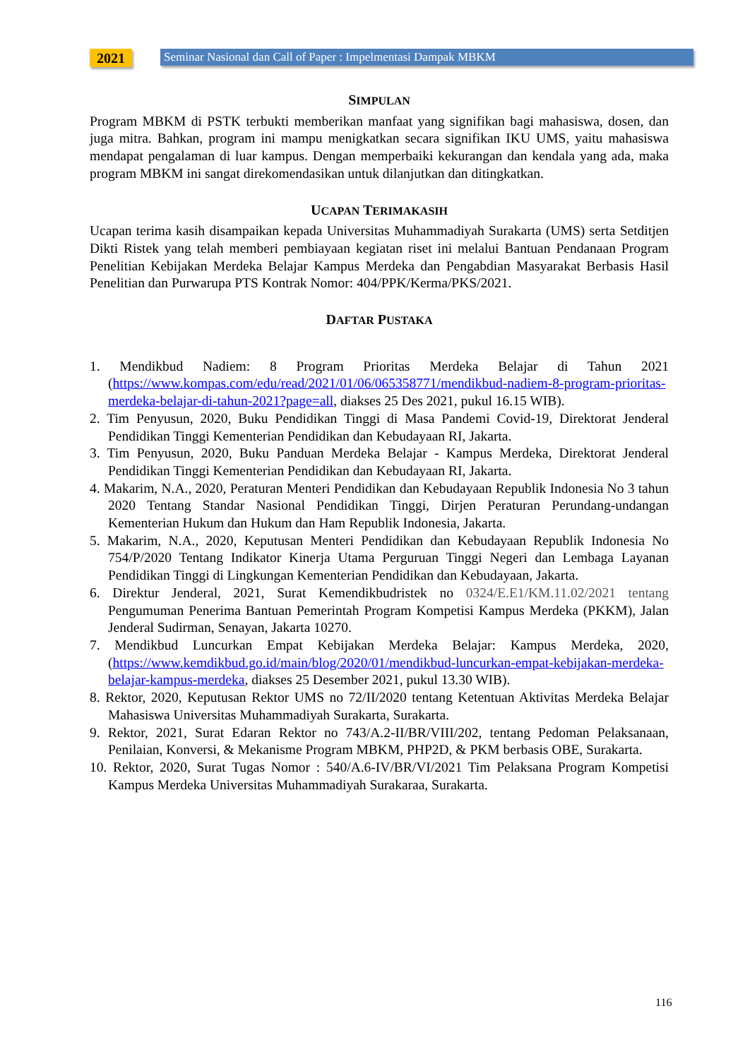2021
Seminar Nasional dan Call of Paper : Impelmentasi Dampak MBKM
SIMPULAN
Program MBKM di PSTK terbukti memberikan manfaat yang signifikan bagi mahasiswa, dosen, dan juga mitra. Bahkan, program ini mampu menigkatkan secara signifikan IKU UMS, yaitu mahasiswa mendapat pengalaman di luar kampus. Dengan memperbaiki kekurangan dan kendala yang ada, maka program MBKM ini sangat direkomendasikan untuk dilanjutkan dan ditingkatkan.
UCAPAN TERIMAKASIH
Ucapan terima kasih disampaikan kepada Universitas Muhammadiyah Surakarta (UMS) serta Setditjen Dikti Ristek yang telah memberi pembiayaan kegiatan riset ini melalui Bantuan Pendanaan Program Penelitian Kebijakan Merdeka Belajar Kampus Merdeka dan Pengabdian Masyarakat Berbasis Hasil Penelitian dan Purwarupa PTS Kontrak Nomor: 404/PPK/Kerma/PKS/2021.
DAFTAR PUSTAKA
1. Mendikbud Nadiem: 8 Program Prioritas Merdeka Belajar di Tahun 2021 (https://www.kompas.com/edu/read/2021/01/06/065358771/mendikbud-nadiem-8-program-prioritas-merdeka-belajar-di-tahun-2021?page=all, diakses 25 Des 2021, pukul 16.15 WIB).
2. Tim Penyusun, 2020, Buku Pendidikan Tinggi di Masa Pandemi Covid-19, Direktorat Jenderal Pendidikan Tinggi Kementerian Pendidikan dan Kebudayaan RI, Jakarta.
3. Tim Penyusun, 2020, Buku Panduan Merdeka Belajar - Kampus Merdeka, Direktorat Jenderal Pendidikan Tinggi Kementerian Pendidikan dan Kebudayaan RI, Jakarta.
4. Makarim, N.A., 2020, Peraturan Menteri Pendidikan dan Kebudayaan Republik Indonesia No 3 tahun 2020 Tentang Standar Nasional Pendidikan Tinggi, Dirjen Peraturan Perundang-undangan Kementerian Hukum dan Hukum dan Ham Republik Indonesia, Jakarta.
5. Makarim, N.A., 2020, Keputusan Menteri Pendidikan dan Kebudayaan Republik Indonesia No 754/P/2020 Tentang Indikator Kinerja Utama Perguruan Tinggi Negeri dan Lembaga Layanan Pendidikan Tinggi di Lingkungan Kementerian Pendidikan dan Kebudayaan, Jakarta.
6. Direktur Jenderal, 2021, Surat Kemendikbudristek no 0324/E.E1/KM.11.02/2021 tentang Pengumuman Penerima Bantuan Pemerintah Program Kompetisi Kampus Merdeka (PKKM), Jalan Jenderal Sudirman, Senayan, Jakarta 10270.
7. Mendikbud Luncurkan Empat Kebijakan Merdeka Belajar: Kampus Merdeka, 2020, (https://www.kemdikbud.go.id/main/blog/2020/01/mendikbud-luncurkan-empat-kebijakan-merdeka-belajar-kampus-merdeka, diakses 25 Desember 2021, pukul 13.30 WIB).
8. Rektor, 2020, Keputusan Rektor UMS no 72/II/2020 tentang Ketentuan Aktivitas Merdeka Belajar Mahasiswa Universitas Muhammadiyah Surakarta, Surakarta.
9. Rektor, 2021, Surat Edaran Rektor no 743/A.2-II/BR/VIII/202, tentang Pedoman Pelaksanaan, Penilaian, Konversi, & Mekanisme Program MBKM, PHP2D, & PKM berbasis OBE, Surakarta.
10. Rektor, 2020, Surat Tugas Nomor : 540/A.6-IV/BR/VI/2021 Tim Pelaksana Program Kompetisi Kampus Merdeka Universitas Muhammadiyah Surakaraa, Surakarta.
116